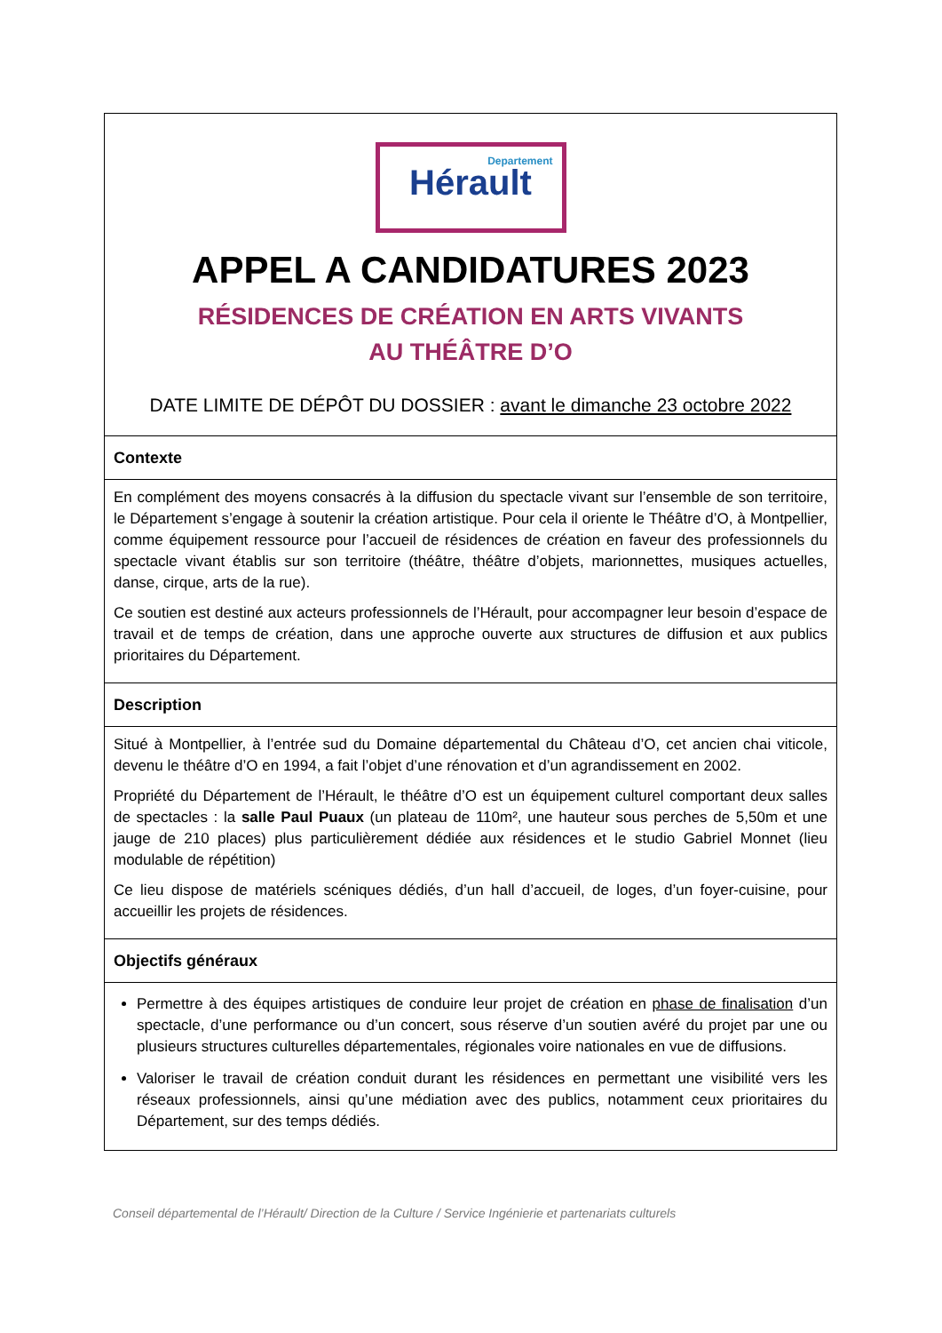| Departement Hérault APPEL A CANDIDATURES 2023 RÉSIDENCES DE CRÉATION EN ARTS VIVANTS AU THÉÂTRE D’O DATE LIMITE DE DÉPÔT DU DOSSIER : avant le dimanche 23 octobre 2022 |
| Contexte |
| En complément des moyens consacrés à la diffusion du spectacle vivant sur l’ensemble de son territoire, le Département s’engage à soutenir la création artistique. Pour cela il oriente le Théâtre d’O, à Montpellier, comme équipement ressource pour l’accueil de résidences de création en faveur des professionnels du spectacle vivant établis sur son territoire (théâtre, théâtre d’objets, marionnettes, musiques actuelles, danse, cirque, arts de la rue). Ce soutien est destiné aux acteurs professionnels de l’Hérault, pour accompagner leur besoin d’espace de travail et de temps de création, dans une approche ouverte aux structures de diffusion et aux publics prioritaires du Département. |
| Description |
| Situé à Montpellier, à l’entrée sud du Domaine départemental du Château d’O, cet ancien chai viticole, devenu le théâtre d’O en 1994, a fait l’objet d’une rénovation et d’un agrandissement en 2002. Propriété du Département de l’Hérault, le théâtre d’O est un équipement culturel comportant deux salles de spectacles : la salle Paul Puaux (un plateau de 110m², une hauteur sous perches de 5,50m et une jauge de 210 places) plus particulièrement dédiée aux résidences et le studio Gabriel Monnet (lieu modulable de répétition) Ce lieu dispose de matériels scéniques dédiés, d’un hall d’accueil, de loges, d’un foyer-cuisine, pour accueillir les projets de résidences. |
| Objectifs généraux |
| Permettre à des équipes artistiques de conduire leur projet de création en phase de finalisation d’un spectacle, d’une performance ou d’un concert, sous réserve d’un soutien avéré du projet par une ou plusieurs structures culturelles départementales, régionales voire nationales en vue de diffusions. Valoriser le travail de création conduit durant les résidences en permettant une visibilité vers les réseaux professionnels, ainsi qu’une médiation avec des publics, notamment ceux prioritaires du Département, sur des temps dédiés. |
Conseil départemental de l’Hérault/ Direction de la Culture / Service Ingénierie et partenariats culturels